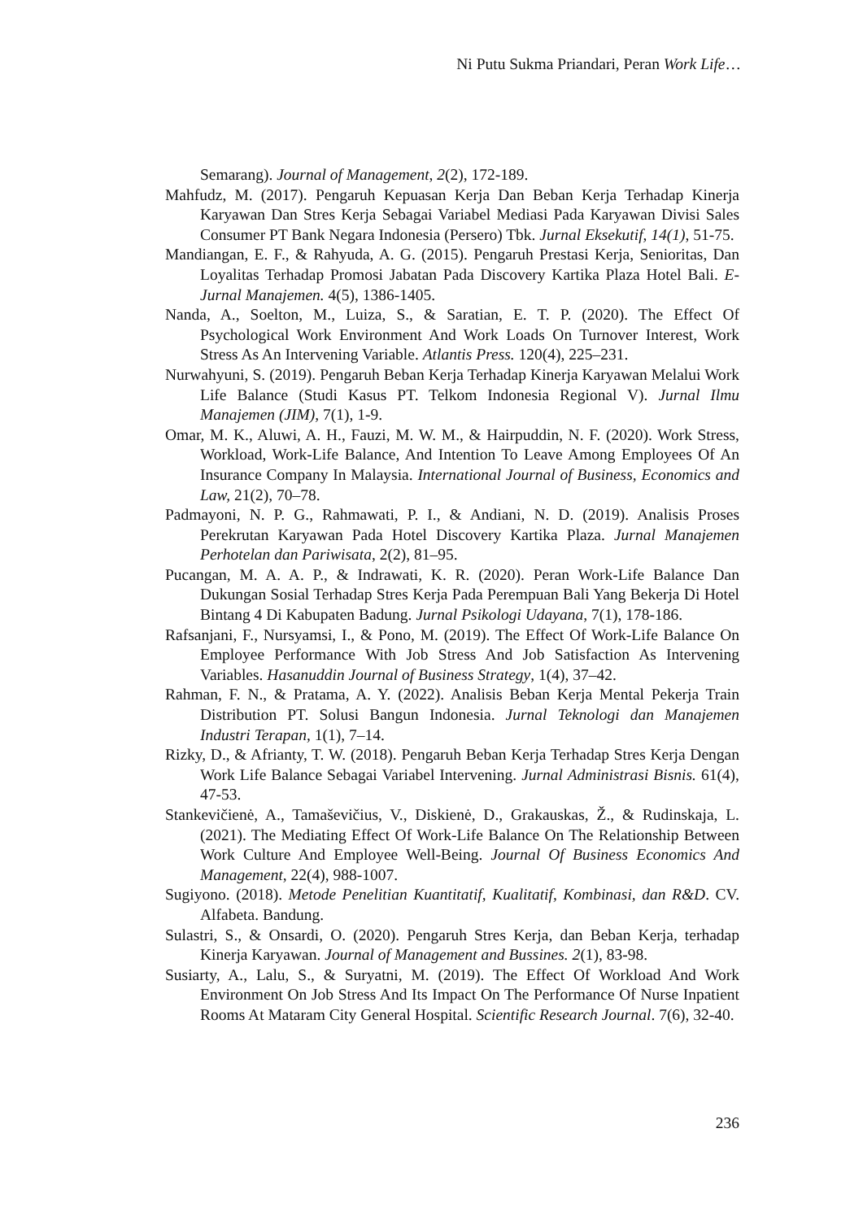Ni Putu Sukma Priandari, Peran Work Life…
Semarang). Journal of Management, 2(2), 172-189.
Mahfudz, M. (2017). Pengaruh Kepuasan Kerja Dan Beban Kerja Terhadap Kinerja Karyawan Dan Stres Kerja Sebagai Variabel Mediasi Pada Karyawan Divisi Sales Consumer PT Bank Negara Indonesia (Persero) Tbk. Jurnal Eksekutif, 14(1), 51-75.
Mandiangan, E. F., & Rahyuda, A. G. (2015). Pengaruh Prestasi Kerja, Senioritas, Dan Loyalitas Terhadap Promosi Jabatan Pada Discovery Kartika Plaza Hotel Bali. E-Jurnal Manajemen. 4(5), 1386-1405.
Nanda, A., Soelton, M., Luiza, S., & Saratian, E. T. P. (2020). The Effect Of Psychological Work Environment And Work Loads On Turnover Interest, Work Stress As An Intervening Variable. Atlantis Press. 120(4), 225–231.
Nurwahyuni, S. (2019). Pengaruh Beban Kerja Terhadap Kinerja Karyawan Melalui Work Life Balance (Studi Kasus PT. Telkom Indonesia Regional V). Jurnal Ilmu Manajemen (JIM), 7(1), 1-9.
Omar, M. K., Aluwi, A. H., Fauzi, M. W. M., & Hairpuddin, N. F. (2020). Work Stress, Workload, Work-Life Balance, And Intention To Leave Among Employees Of An Insurance Company In Malaysia. International Journal of Business, Economics and Law, 21(2), 70–78.
Padmayoni, N. P. G., Rahmawati, P. I., & Andiani, N. D. (2019). Analisis Proses Perekrutan Karyawan Pada Hotel Discovery Kartika Plaza. Jurnal Manajemen Perhotelan dan Pariwisata, 2(2), 81–95.
Pucangan, M. A. A. P., & Indrawati, K. R. (2020). Peran Work-Life Balance Dan Dukungan Sosial Terhadap Stres Kerja Pada Perempuan Bali Yang Bekerja Di Hotel Bintang 4 Di Kabupaten Badung. Jurnal Psikologi Udayana, 7(1), 178-186.
Rafsanjani, F., Nursyamsi, I., & Pono, M. (2019). The Effect Of Work-Life Balance On Employee Performance With Job Stress And Job Satisfaction As Intervening Variables. Hasanuddin Journal of Business Strategy, 1(4), 37–42.
Rahman, F. N., & Pratama, A. Y. (2022). Analisis Beban Kerja Mental Pekerja Train Distribution PT. Solusi Bangun Indonesia. Jurnal Teknologi dan Manajemen Industri Terapan, 1(1), 7–14.
Rizky, D., & Afrianty, T. W. (2018). Pengaruh Beban Kerja Terhadap Stres Kerja Dengan Work Life Balance Sebagai Variabel Intervening. Jurnal Administrasi Bisnis. 61(4), 47-53.
Stankevičienė, A., Tamaševičius, V., Diskienė, D., Grakauskas, Ž., & Rudinskaja, L. (2021). The Mediating Effect Of Work-Life Balance On The Relationship Between Work Culture And Employee Well-Being. Journal Of Business Economics And Management, 22(4), 988-1007.
Sugiyono. (2018). Metode Penelitian Kuantitatif, Kualitatif, Kombinasi, dan R&D. CV. Alfabeta. Bandung.
Sulastri, S., & Onsardi, O. (2020). Pengaruh Stres Kerja, dan Beban Kerja, terhadap Kinerja Karyawan. Journal of Management and Bussines. 2(1), 83-98.
Susiarty, A., Lalu, S., & Suryatni, M. (2019). The Effect Of Workload And Work Environment On Job Stress And Its Impact On The Performance Of Nurse Inpatient Rooms At Mataram City General Hospital. Scientific Research Journal. 7(6), 32-40.
236